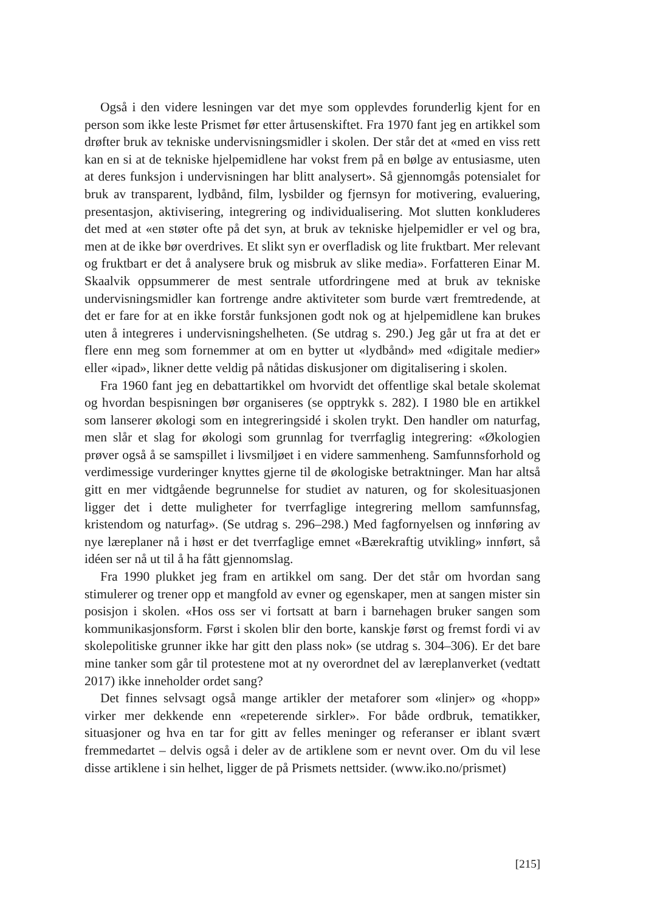Også i den videre lesningen var det mye som opplevdes forunderlig kjent for en person som ikke leste Prismet før etter årtusenskiftet. Fra 1970 fant jeg en artikkel som drøfter bruk av tekniske undervisningsmidler i skolen. Der står det at «med en viss rett kan en si at de tekniske hjelpemidlene har vokst frem på en bølge av entusiasme, uten at deres funksjon i undervisningen har blitt analysert». Så gjennomgås potensialet for bruk av transparent, lydbånd, film, lysbilder og fjernsyn for motivering, evaluering, presentasjon, aktivisering, integrering og individualisering. Mot slutten konkluderes det med at «en støter ofte på det syn, at bruk av tekniske hjelpemidler er vel og bra, men at de ikke bør overdrives. Et slikt syn er overfladisk og lite fruktbart. Mer relevant og fruktbart er det å analysere bruk og misbruk av slike media». Forfatteren Einar M. Skaalvik oppsummerer de mest sentrale utfordringene med at bruk av tekniske undervisningsmidler kan fortrenge andre aktiviteter som burde vært fremtredende, at det er fare for at en ikke forstår funksjonen godt nok og at hjelpemidlene kan brukes uten å integreres i undervisningshelheten. (Se utdrag s. 290.) Jeg går ut fra at det er flere enn meg som fornemmer at om en bytter ut «lydbånd» med «digitale medier» eller «ipad», likner dette veldig på nåtidas diskusjoner om digitalisering i skolen.
Fra 1960 fant jeg en debattartikkel om hvorvidt det offentlige skal betale skolemat og hvordan bespisningen bør organiseres (se opptrykk s. 282). I 1980 ble en artikkel som lanserer økologi som en integreringsidé i skolen trykt. Den handler om naturfag, men slår et slag for økologi som grunnlag for tverrfaglig integrering: «Økologien prøver også å se samspillet i livsmiljøet i en videre sammenheng. Samfunnsforhold og verdimessige vurderinger knyttes gjerne til de økologiske betraktninger. Man har altså gitt en mer vidtgående begrunnelse for studiet av naturen, og for skolesituasjonen ligger det i dette muligheter for tverrfaglige integrering mellom samfunnsfag, kristendom og naturfag». (Se utdrag s. 296–298.) Med fagfornyelsen og innføring av nye læreplaner nå i høst er det tverrfaglige emnet «Bærekraftig utvikling» innført, så idéen ser nå ut til å ha fått gjennomslag.
Fra 1990 plukket jeg fram en artikkel om sang. Der det står om hvordan sang stimulerer og trener opp et mangfold av evner og egenskaper, men at sangen mister sin posisjon i skolen. «Hos oss ser vi fortsatt at barn i barnehagen bruker sangen som kommunikasjonsform. Først i skolen blir den borte, kanskje først og fremst fordi vi av skolepolitiske grunner ikke har gitt den plass nok» (se utdrag s. 304–306). Er det bare mine tanker som går til protestene mot at ny overordnet del av læreplanverket (vedtatt 2017) ikke inneholder ordet sang?
Det finnes selvsagt også mange artikler der metaforer som «linjer» og «hopp» virker mer dekkende enn «repeterende sirkler». For både ordbruk, tematikker, situasjoner og hva en tar for gitt av felles meninger og referanser er iblant svært fremmedartet – delvis også i deler av de artiklene som er nevnt over. Om du vil lese disse artiklene i sin helhet, ligger de på Prismets nettsider. (www.iko.no/prismet)
[215]